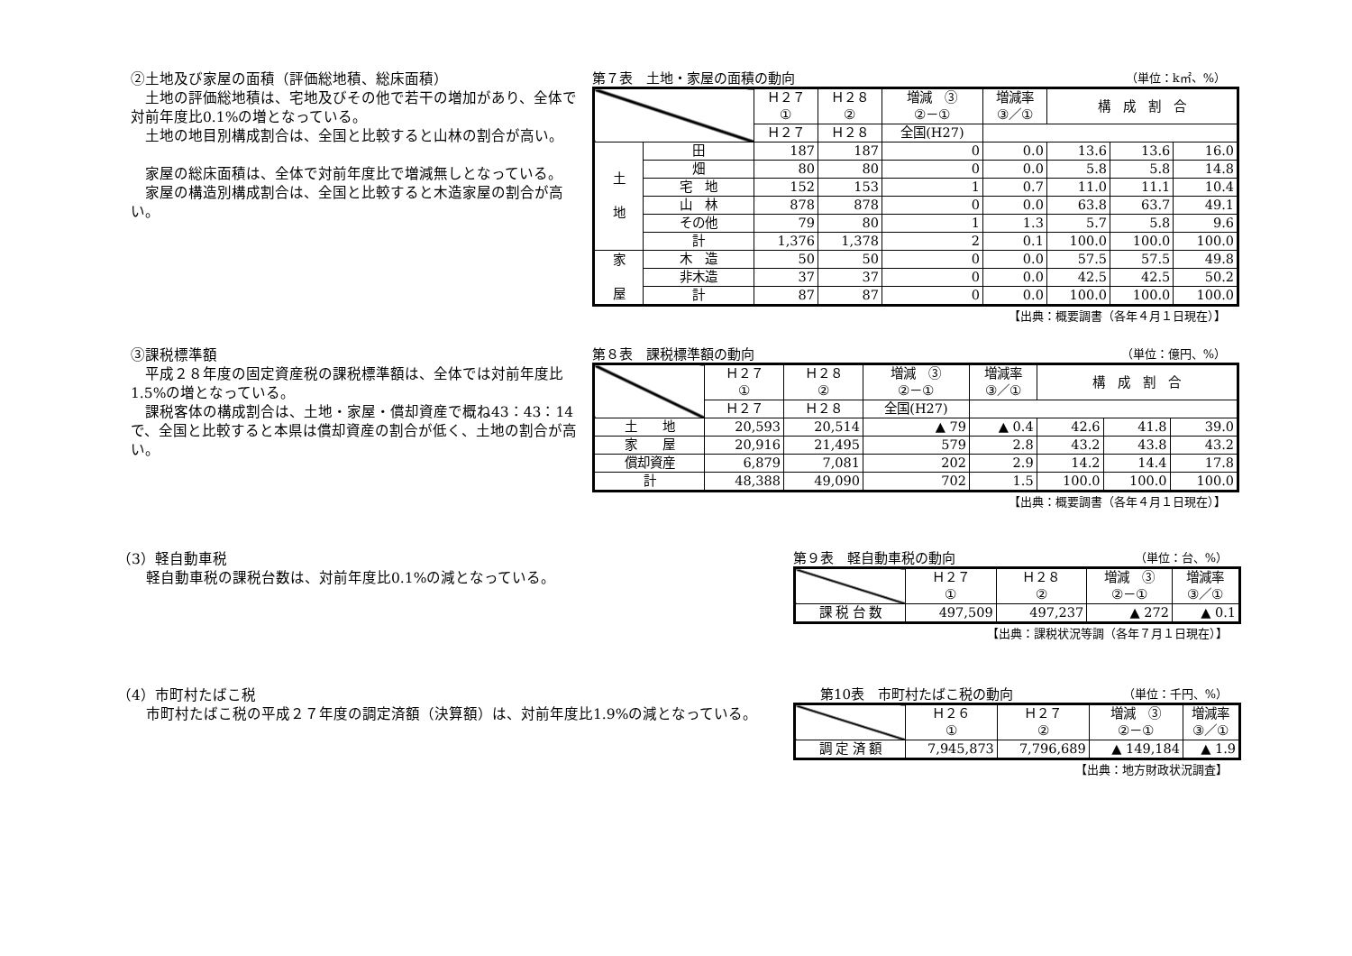②土地及び家屋の面積（評価総地積、総床面積）
　土地の評価総地積は、宅地及びその他で若干の増加があり、全体で対前年度比0.1%の増となっている。
　土地の地目別構成割合は、全国と比較すると山林の割合が高い。
　家屋の総床面積は、全体で対前年度比で増減無しとなっている。
　家屋の構造別構成割合は、全国と比較すると木造家屋の割合が高い。
第７表　土地・家屋の面積の動向 （単位：k㎡、%）
| | | Ｈ２７ ① | Ｈ２８ ② | 増減 ③ ②－① | 増減率 ③／① | 構 成 割 合 | | |
| --- | --- | --- | --- | --- | --- | --- | --- | --- |
| | | Ｈ２７ | Ｈ２８ | 全国(H27) | | | | |
| 土 地 | 田 | 187 | 187 | 0 | 0.0 | 13.6 | 13.6 | 16.0 |
| | 畑 | 80 | 80 | 0 | 0.0 | 5.8 | 5.8 | 14.8 |
| | 宅 地 | 152 | 153 | 1 | 0.7 | 11.0 | 11.1 | 10.4 |
| | 山 林 | 878 | 878 | 0 | 0.0 | 63.8 | 63.7 | 49.1 |
| | その他 | 79 | 80 | 1 | 1.3 | 5.7 | 5.8 | 9.6 |
| | 計 | 1,376 | 1,378 | 2 | 0.1 | 100.0 | 100.0 | 100.0 |
| 家 屋 | 木 造 | 50 | 50 | 0 | 0.0 | 57.5 | 57.5 | 49.8 |
| | 非木造 | 37 | 37 | 0 | 0.0 | 42.5 | 42.5 | 50.2 |
| | 計 | 87 | 87 | 0 | 0.0 | 100.0 | 100.0 | 100.0 |
【出典：概要調書（各年４月１日現在）】
③課税標準額
　平成２８年度の固定資産税の課税標準額は、全体では対前年度比1.5%の増となっている。
　課税客体の構成割合は、土地・家屋・償却資産で概ね43：43：14で、全国と比較すると本県は償却資産の割合が低く、土地の割合が高い。
第８表　課税標準額の動向 （単位：億円、%）
| | Ｈ２７ ① | Ｈ２８ ② | 増減 ③ ②－① | 増減率 ③／① | 構 成 割 合 | | |
| --- | --- | --- | --- | --- | --- | --- | --- |
| | Ｈ２７ | Ｈ２８ | 全国(H27) | | | | |
| 土 地 | 20,593 | 20,514 | ▲ 79 | ▲ 0.4 | 42.6 | 41.8 | 39.0 |
| 家 屋 | 20,916 | 21,495 | 579 | 2.8 | 43.2 | 43.8 | 43.2 |
| 償却資産 | 6,879 | 7,081 | 202 | 2.9 | 14.2 | 14.4 | 17.8 |
| 計 | 48,388 | 49,090 | 702 | 1.5 | 100.0 | 100.0 | 100.0 |
【出典：概要調書（各年４月１日現在）】
（3）軽自動車税
　　軽自動車税の課税台数は、対前年度比0.1%の減となっている。
第９表　軽自動車税の動向 （単位：台、%）
| | Ｈ２７ ① | Ｈ２８ ② | 増減 ③ ②－① | 増減率 ③／① |
| --- | --- | --- | --- | --- |
| 課 税 台 数 | 497,509 | 497,237 | ▲ 272 | ▲ 0.1 |
【出典：課税状況等調（各年７月１日現在）】
（4）市町村たばこ税
　　市町村たばこ税の平成２７年度の調定済額（決算額）は、対前年度比1.9%の減となっている。
　　第10表　市町村たばこ税の動向 （単位：千円、%）
| | Ｈ２６ ① | Ｈ２７ ② | 増減 ③ ②－① | 増減率 ③／① |
| --- | --- | --- | --- | --- |
| 調 定 済 額 | 7,945,873 | 7,796,689 | ▲ 149,184 | ▲ 1.9 |
【出典：地方財政状況調査】